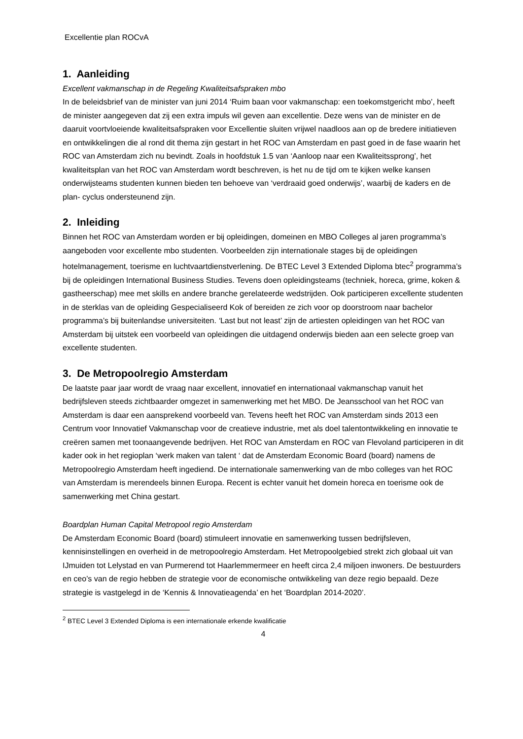Excellentie plan ROCvA
1. Aanleiding
Excellent vakmanschap in de Regeling Kwaliteitsafspraken mbo
In de beleidsbrief van de minister van juni 2014 ‘Ruim baan voor vakmanschap: een toekomstgericht mbo’, heeft de minister aangegeven dat zij een extra impuls wil geven aan excellentie. Deze wens van de minister en de daaruit voortvloeiende kwaliteitsafspraken voor Excellentie sluiten vrijwel naadloos aan op de bredere initiatieven en ontwikkelingen die al rond dit thema zijn gestart in het ROC van Amsterdam en past goed in de fase waarin het ROC van Amsterdam zich nu bevindt. Zoals in hoofdstuk 1.5 van ‘Aanloop naar een Kwaliteitssprong’, het kwaliteitsplan van het ROC van Amsterdam wordt beschreven, is het nu de tijd om te kijken welke kansen onderwijsteams studenten kunnen bieden ten behoeve van ‘verdraaid goed onderwijs’, waarbij de kaders en de plan- cyclus ondersteunend zijn.
2. Inleiding
Binnen het ROC van Amsterdam worden er bij opleidingen, domeinen en MBO Colleges al jaren programma’s aangeboden voor excellente mbo studenten. Voorbeelden zijn internationale stages bij de opleidingen hotelmanagement, toerisme en luchtvaartdienstverlening. De BTEC Level 3 Extended Diploma btec<sup>2</sup> programma’s bij de opleidingen International Business Studies. Tevens doen opleidingsteams (techniek, horeca, grime, koken & gastheerschap) mee met skills en andere branche gerelateerde wedstrijden. Ook participeren excellente studenten in de sterklas van de opleiding Gespecialiseerd Kok of bereiden ze zich voor op doorstroom naar bachelor programma’s bij buitenlandse universiteiten. ‘Last but not least’ zijn de artiesten opleidingen van het ROC van Amsterdam bij uitstek een voorbeeld van opleidingen die uitdagend onderwijs bieden aan een selecte groep van excellente studenten.
3. De Metropoolregio Amsterdam
De laatste paar jaar wordt de vraag naar excellent, innovatief en internationaal vakmanschap vanuit het bedrijfsleven steeds zichtbaarder omgezet in samenwerking met het MBO. De Jeansschool van het ROC van Amsterdam is daar een aansprekend voorbeeld van. Tevens heeft het ROC van Amsterdam sinds 2013 een Centrum voor Innovatief Vakmanschap voor de creatieve industrie, met als doel talentontwikkeling en innovatie te creëren samen met toonaangevende bedrijven. Het ROC van Amsterdam en ROC van Flevoland participeren in dit kader ook in het regioplan ‘werk maken van talent ‘ dat de Amsterdam Economic Board (board) namens de Metropoolregio Amsterdam heeft ingediend. De internationale samenwerking van de mbo colleges van het ROC van Amsterdam is merendeels binnen Europa. Recent is echter vanuit het domein horeca en toerisme ook de samenwerking met China gestart.
Boardplan Human Capital Metropool regio Amsterdam
De Amsterdam Economic Board (board) stimuleert innovatie en samenwerking tussen bedrijfsleven, kennisinstellingen en overheid in de metropoolregio Amsterdam. Het Metropoolgebied strekt zich globaal uit van IJmuiden tot Lelystad en van Purmerend tot Haarlemmermeer en heeft circa 2,4 miljoen inwoners. De bestuurders en ceo’s van de regio hebben de strategie voor de economische ontwikkeling van deze regio bepaald. Deze strategie is vastgelegd in de ‘Kennis & Innovatieagenda’ en het ‘Boardplan 2014-2020’.
<sup>2</sup> BTEC Level 3 Extended Diploma is een internationale erkende kwalificatie
4